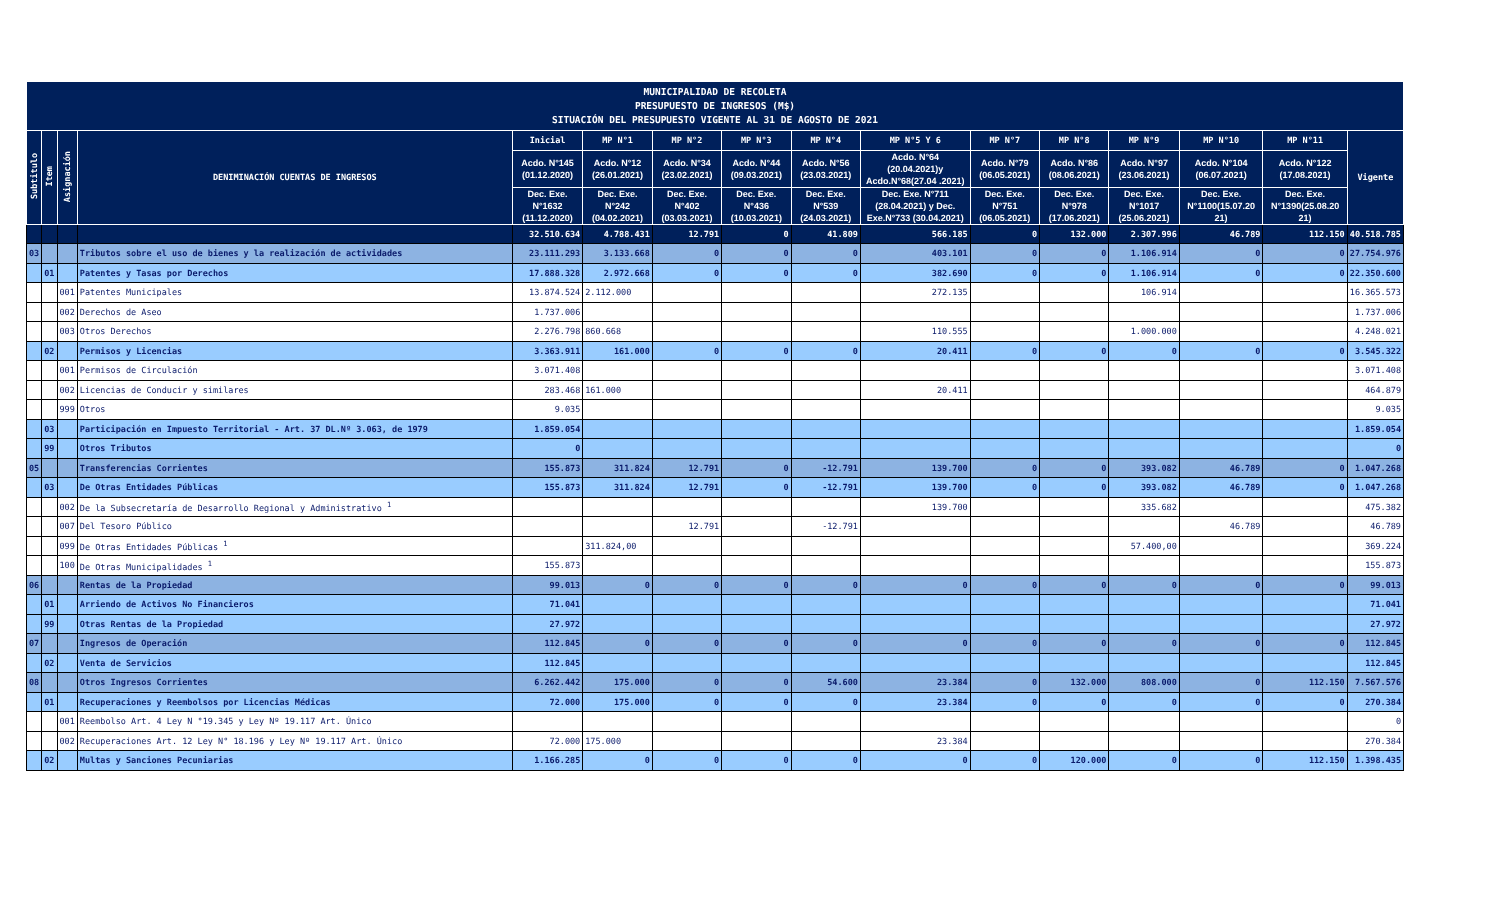| MUNICIPALIDAD DE RECOLETA PRESUPUESTO DE INGRESOS (M$) SITUACIÓN DEL PRESUPUESTO VIGENTE AL 31 DE AGOSTO DE 2021 | | | | | | | | | | | | | | | |
| --- | --- | --- | --- | --- | --- | --- | --- | --- | --- | --- | --- | --- | --- | --- | --- |
| Subtitulo | Item | Asignación | DENIMINACIÓN CUENTAS DE INGRESOS | Inicial | MP N°1 | MP N°2 | MP N°3 | MP N°4 | MP N°5 Y 6 | MP N°7 | MP N°8 | MP N°9 | MP N°10 | MP N°11 | Vigente |
| | | | | Acdo. N°145 (01.12.2020) | Acdo. N°12 (26.01.2021) | Acdo. N°34 (23.02.2021) | Acdo. N°44 (09.03.2021) | Acdo. N°56 (23.03.2021) | Acdo. N°64 (20.04.2021)y Acdo.N°68(27.04 .2021) | Acdo. N°79 (06.05.2021) | Acdo. N°86 (08.06.2021) | Acdo. N°97 (23.06.2021) | Acdo. N°104 (06.07.2021) | Acdo. N°122 (17.08.2021) | |
| | | | | Dec. Exe. N°1632 (11.12.2020) | Dec. Exe. N°242 (04.02.2021) | Dec. Exe. N°402 (03.03.2021) | Dec. Exe. N°436 (10.03.2021) | Dec. Exe. N°539 (24.03.2021) | Dec. Exe. N°711 (28.04.2021) y Dec. Exe.N°733 (30.04.2021) | Dec. Exe. N°751 (06.05.2021) | Dec. Exe. N°978 (17.06.2021) | Dec. Exe. N°1017 (25.06.2021) | Dec. Exe. N°1100(15.07.20 21) | Dec. Exe. N°1390(25.08.20 21) | |
| | | | | 32.510.634 | 4.788.431 | 12.791 | 0 | 41.809 | 566.185 | 0 | 132.000 | 2.307.996 | 46.789 | 112.150 | 40.518.785 |
| 03 | | | Tributos sobre el uso de bienes y la realización de actividades | 23.111.293 | 3.133.668 | 0 | 0 | 0 | 403.101 | 0 | 0 | 1.106.914 | 0 | 0 | 27.754.976 |
| | 01 | | Patentes y Tasas por Derechos | 17.888.328 | 2.972.668 | 0 | 0 | 0 | 382.690 | 0 | 0 | 1.106.914 | 0 | 0 | 22.350.600 |
| | | 001 | Patentes Municipales | 13.874.524 | 2.112.000 | | | | 272.135 | | | 106.914 | | | 16.365.573 |
| | | 002 | Derechos de Aseo | 1.737.006 | | | | | | | | | | | 1.737.006 |
| | | 003 | Otros Derechos | 2.276.798 | 860.668 | | | | 110.555 | | | 1.000.000 | | | 4.248.021 |
| | 02 | | Permisos y Licencias | 3.363.911 | 161.000 | 0 | 0 | 0 | 20.411 | 0 | 0 | 0 | 0 | 0 | 3.545.322 |
| | | 001 | Permisos de Circulación | 3.071.408 | | | | | | | | | | | 3.071.408 |
| | | 002 | Licencias de Conducir y similares | 283.468 | 161.000 | | | | 20.411 | | | | | | 464.879 |
| | | 999 | Otros | 9.035 | | | | | | | | | | | 9.035 |
| | 03 | | Participación en Impuesto Territorial - Art. 37 DL.Nº 3.063, de 1979 | 1.859.054 | | | | | | | | | | | 1.859.054 |
| | 99 | | Otros Tributos | 0 | | | | | | | | | | | 0 |
| 05 | | | Transferencias Corrientes | 155.873 | 311.824 | 12.791 | 0 | -12.791 | 139.700 | 0 | 0 | 393.082 | 46.789 | 0 | 1.047.268 |
| | 03 | | De Otras Entidades Públicas | 155.873 | 311.824 | 12.791 | 0 | -12.791 | 139.700 | 0 | 0 | 393.082 | 46.789 | 0 | 1.047.268 |
| | | 002 | De la Subsecretaría de Desarrollo Regional y Administrativo <sup>1</sup> | | | | | | 139.700 | | | 335.682 | | | 475.382 |
| | | 007 | Del Tesoro Público | | | 12.791 | | -12.791 | | | | | 46.789 | | 46.789 |
| | | 099 | De Otras Entidades Públicas <sup>1</sup> | | 311.824,00 | | | | | | | 57.400,00 | | | 369.224 |
| | | 100 | De Otras Municipalidades <sup>1</sup> | 155.873 | | | | | | | | | | | 155.873 |
| 06 | | | Rentas de la Propiedad | 99.013 | 0 | 0 | 0 | 0 | 0 | 0 | 0 | 0 | 0 | 0 | 99.013 |
| | 01 | | Arriendo de Activos No Financieros | 71.041 | | | | | | | | | | | 71.041 |
| | 99 | | Otras Rentas de la Propiedad | 27.972 | | | | | | | | | | | 27.972 |
| 07 | | | Ingresos de Operación | 112.845 | 0 | 0 | 0 | 0 | 0 | 0 | 0 | 0 | 0 | 0 | 112.845 |
| | 02 | | Venta de Servicios | 112.845 | | | | | | | | | | | 112.845 |
| 08 | | | Otros Ingresos Corrientes | 6.262.442 | 175.000 | 0 | 0 | 54.600 | 23.384 | 0 | 132.000 | 808.000 | 0 | 112.150 | 7.567.576 |
| | 01 | | Recuperaciones y Reembolsos por Licencias Médicas | 72.000 | 175.000 | 0 | 0 | 0 | 23.384 | 0 | 0 | 0 | 0 | 0 | 270.384 |
| | | 001 | Reembolso Art. 4 Ley N °19.345 y Ley Nº 19.117 Art. Único | | | | | | | | | | | | 0 |
| | | 002 | Recuperaciones Art. 12 Ley N° 18.196 y Ley Nº 19.117 Art. Único | 72.000 | 175.000 | | | | 23.384 | | | | | | 270.384 |
| | 02 | | Multas y Sanciones Pecuniarias | 1.166.285 | 0 | 0 | 0 | 0 | 0 | 0 | 120.000 | 0 | 0 | 112.150 | 1.398.435 |